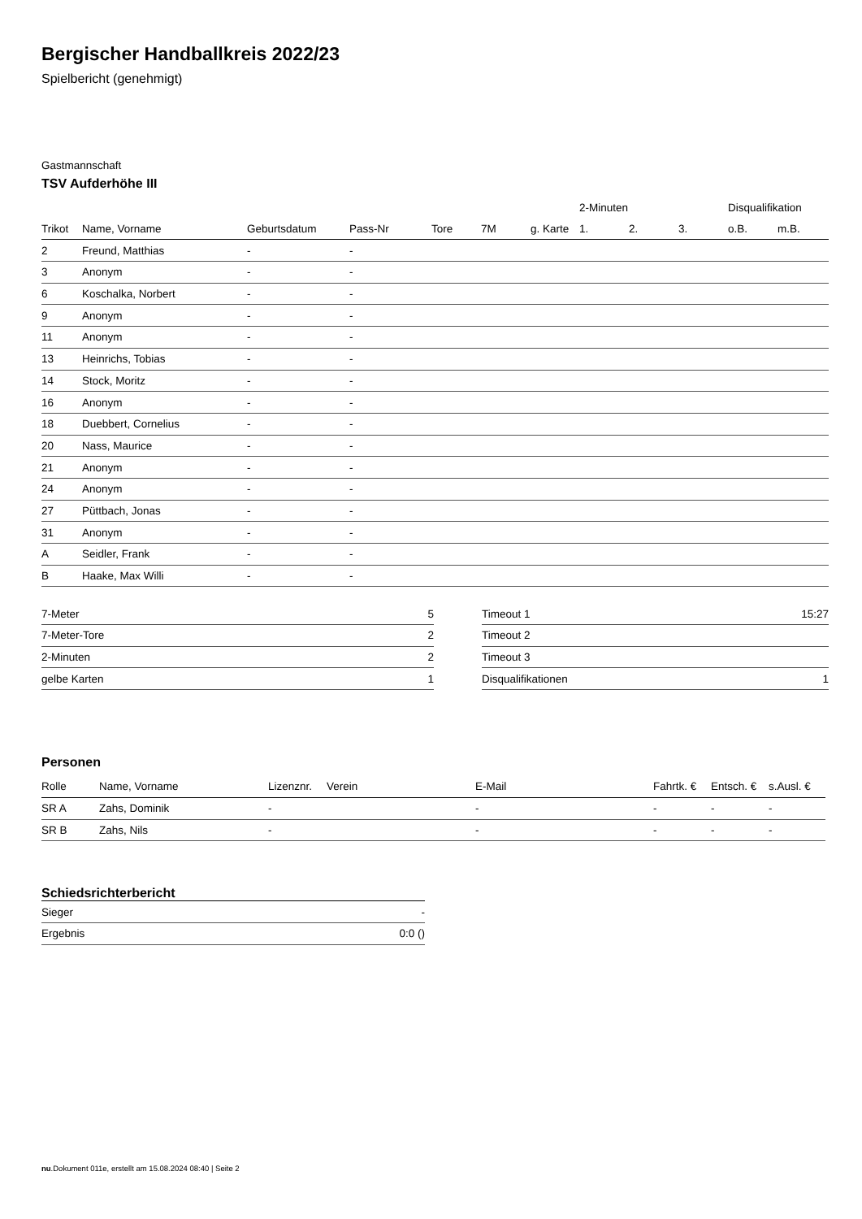Bergischer Handballkreis 2022/23
Spielbericht (genehmigt)
Gastmannschaft
TSV Aufderhöhe III
| | | | | | | | 2-Minuten | | | Disqualifikation | |
| --- | --- | --- | --- | --- | --- | --- | --- | --- | --- | --- | --- |
| Trikot | Name, Vorname | Geburtsdatum | Pass-Nr | Tore | 7M | g. Karte | 1. | 2. | 3. | o.B. | m.B. |
| 2 | Freund, Matthias | - | - | | | | | | | | |
| 3 | Anonym | - | - | | | | | | | | |
| 6 | Koschalka, Norbert | - | - | | | | | | | | |
| 9 | Anonym | - | - | | | | | | | | |
| 11 | Anonym | - | - | | | | | | | | |
| 13 | Heinrichs, Tobias | - | - | | | | | | | | |
| 14 | Stock, Moritz | - | - | | | | | | | | |
| 16 | Anonym | - | - | | | | | | | | |
| 18 | Duebbert, Cornelius | - | - | | | | | | | | |
| 20 | Nass, Maurice | - | - | | | | | | | | |
| 21 | Anonym | - | - | | | | | | | | |
| 24 | Anonym | - | - | | | | | | | | |
| 27 | Püttbach, Jonas | - | - | | | | | | | | |
| 31 | Anonym | - | - | | | | | | | | |
| A | Seidler, Frank | - | - | | | | | | | | |
| B | Haake, Max Willi | - | - | | | | | | | | |
| 7-Meter | 5 |
| 7-Meter-Tore | 2 |
| 2-Minuten | 2 |
| gelbe Karten | 1 |
| Timeout 1 | 15:27 |
| Timeout 2 | |
| Timeout 3 | |
| Disqualifikationen | 1 |
Personen
| Rolle | Name, Vorname | Lizenznr. | Verein | E-Mail | Fahrtk. € | Entsch. € | s.Ausl. € |
| --- | --- | --- | --- | --- | --- | --- | --- |
| SR A | Zahs, Dominik | - | | - | - | - | - |
| SR B | Zahs, Nils | - | | - | - | - | - |
Schiedsrichterbericht
| Sieger | - |
| Ergebnis | 0:0 () |
nu.Dokument 011e, erstellt am 15.08.2024 08:40 | Seite 2